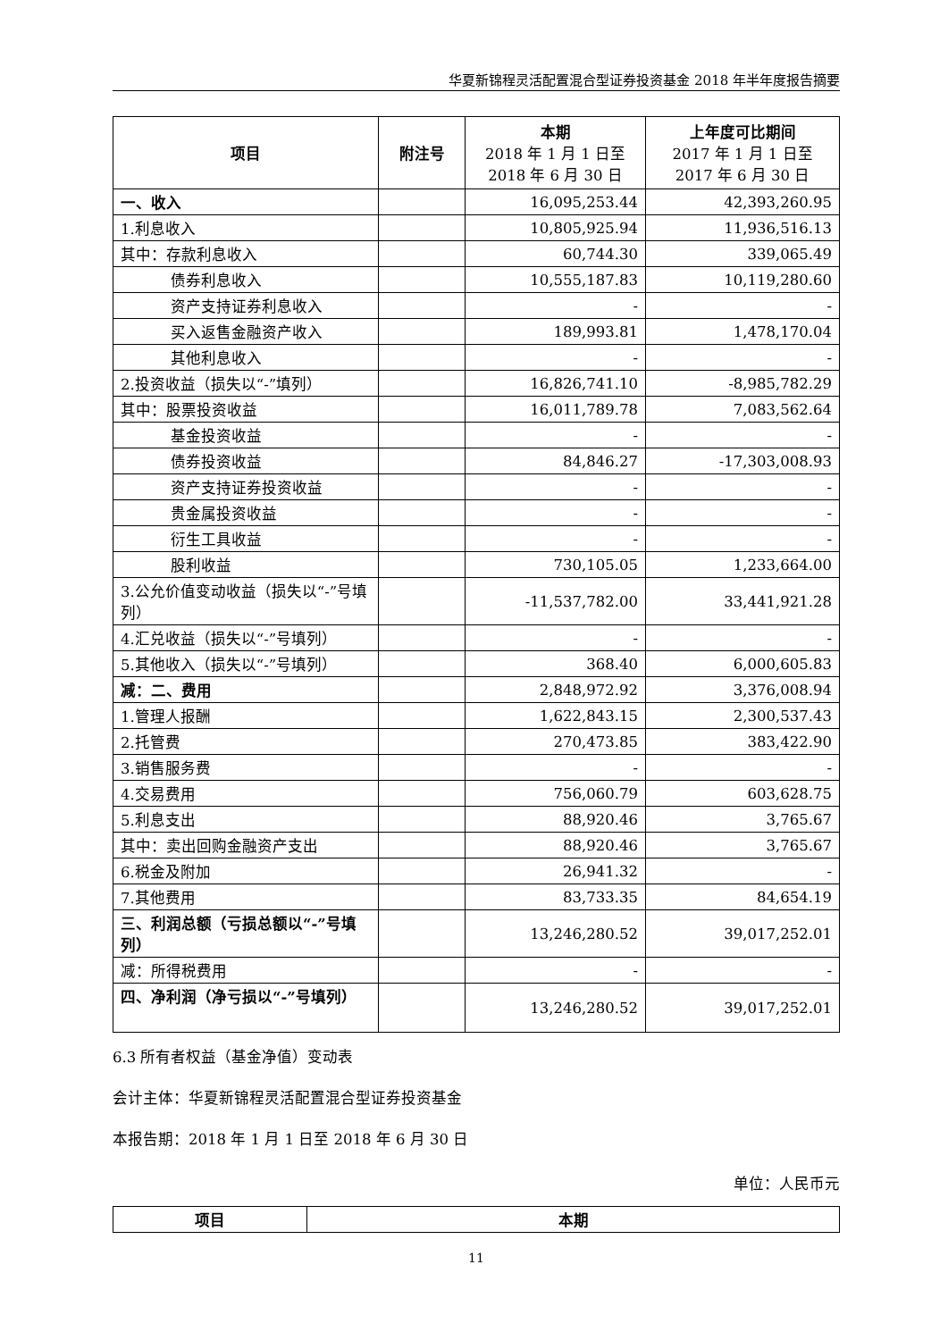华夏新锦程灵活配置混合型证券投资基金 2018 年半年度报告摘要
| 项目 | 附注号 | 本期 2018 年 1 月 1 日至 2018 年 6 月 30 日 | 上年度可比期间 2017 年 1 月 1 日至 2017 年 6 月 30 日 |
| --- | --- | --- | --- |
| 一、收入 | | 16,095,253.44 | 42,393,260.95 |
| 1.利息收入 | | 10,805,925.94 | 11,936,516.13 |
| 其中：存款利息收入 | | 60,744.30 | 339,065.49 |
| 债券利息收入 | | 10,555,187.83 | 10,119,280.60 |
| 资产支持证券利息收入 | | - | - |
| 买入返售金融资产收入 | | 189,993.81 | 1,478,170.04 |
| 其他利息收入 | | - | - |
| 2.投资收益（损失以“-”填列） | | 16,826,741.10 | -8,985,782.29 |
| 其中：股票投资收益 | | 16,011,789.78 | 7,083,562.64 |
| 基金投资收益 | | - | - |
| 债券投资收益 | | 84,846.27 | -17,303,008.93 |
| 资产支持证券投资收益 | | - | - |
| 贵金属投资收益 | | - | - |
| 衍生工具收益 | | - | - |
| 股利收益 | | 730,105.05 | 1,233,664.00 |
| 3.公允价值变动收益（损失以“-”号填列） | | -11,537,782.00 | 33,441,921.28 |
| 4.汇兑收益（损失以“-”号填列） | | - | - |
| 5.其他收入（损失以“-”号填列） | | 368.40 | 6,000,605.83 |
| 减：二、费用 | | 2,848,972.92 | 3,376,008.94 |
| 1.管理人报酬 | | 1,622,843.15 | 2,300,537.43 |
| 2.托管费 | | 270,473.85 | 383,422.90 |
| 3.销售服务费 | | - | - |
| 4.交易费用 | | 756,060.79 | 603,628.75 |
| 5.利息支出 | | 88,920.46 | 3,765.67 |
| 其中：卖出回购金融资产支出 | | 88,920.46 | 3,765.67 |
| 6.税金及附加 | | 26,941.32 | - |
| 7.其他费用 | | 83,733.35 | 84,654.19 |
| 三、利润总额（亏损总额以“-”号填列） | | 13,246,280.52 | 39,017,252.01 |
| 减：所得税费用 | | - | - |
| 四、净利润（净亏损以“-”号填列） | | 13,246,280.52 | 39,017,252.01 |
6.3 所有者权益（基金净值）变动表
会计主体：华夏新锦程灵活配置混合型证券投资基金
本报告期：2018 年 1 月 1 日至 2018 年 6 月 30 日
单位：人民币元
| 项目 | 本期 |
| --- | --- |
11